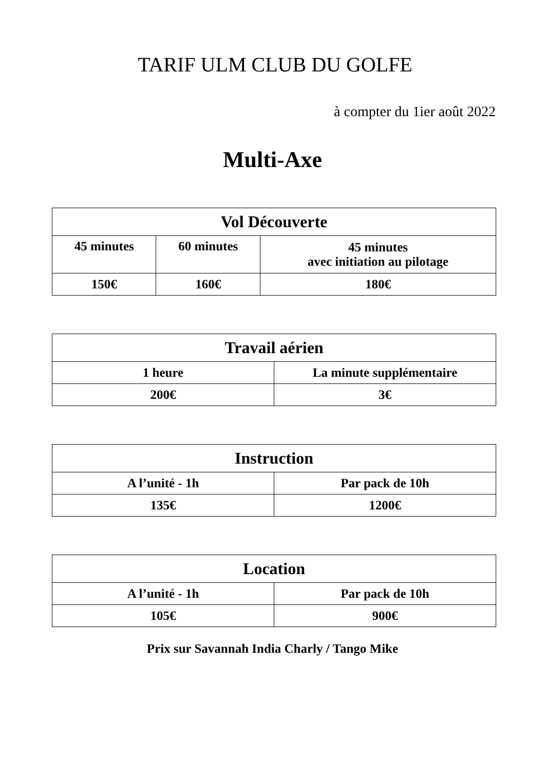TARIF ULM CLUB DU GOLFE
à compter du 1ier août 2022
Multi-Axe
| Vol Découverte | | |
| --- | --- | --- |
| 45 minutes | 60 minutes | 45 minutes avec initiation au pilotage |
| 150€ | 160€ | 180€ |
| Travail aérien | |
| --- | --- |
| 1 heure | La minute supplémentaire |
| 200€ | 3€ |
| Instruction | |
| --- | --- |
| A l’unité - 1h | Par pack de 10h |
| 135€ | 1200€ |
| Location | |
| --- | --- |
| A l’unité - 1h | Par pack de 10h |
| 105€ | 900€ |
Prix sur Savannah India Charly / Tango Mike